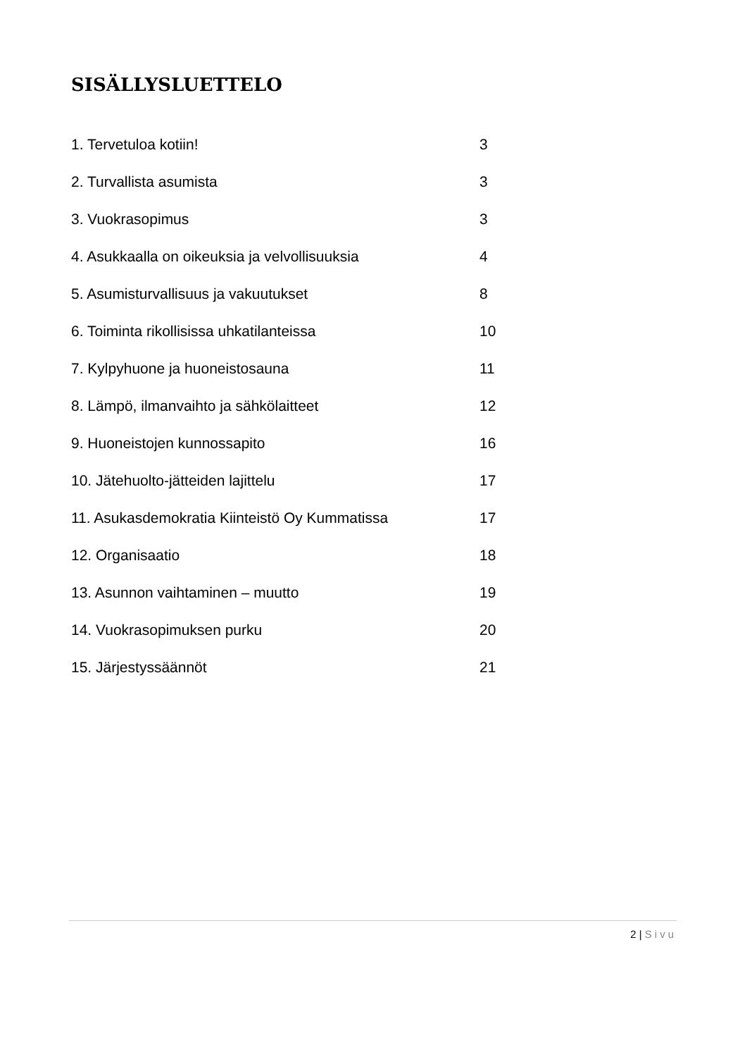SISÄLLYSLUETTELO
1. Tervetuloa kotiin! 3
2. Turvallista asumista 3
3. Vuokrasopimus 3
4. Asukkaalla on oikeuksia ja velvollisuuksia 4
5. Asumisturvallisuus ja vakuutukset 8
6. Toiminta rikollisissa uhkatilanteissa 10
7. Kylpyhuone ja huoneistosauna 11
8. Lämpö, ilmanvaihto ja sähkölaitteet 12
9. Huoneistojen kunnossapito 16
10. Jätehuolto-jätteiden lajittelu 17
11. Asukasdemokratia Kiinteistö Oy Kummatissa 17
12. Organisaatio 18
13. Asunnon vaihtaminen – muutto 19
14. Vuokrasopimuksen purku 20
15. Järjestyssäännöt 21
2 | Sivu